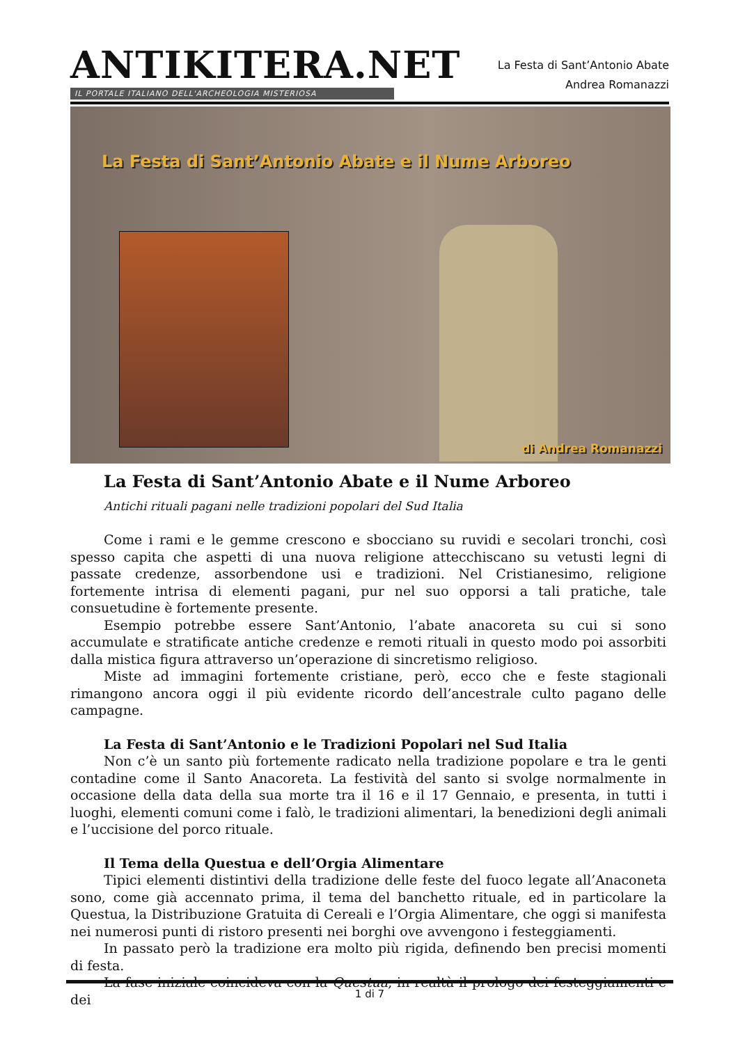ANTIKITERA.NET
IL PORTALE ITALIANO DELL'ARCHEOLOGIA MISTERIOSA
La Festa di Sant’Antonio Abate
Andrea Romanazzi
La Festa di Sant’Antonio Abate e il Nume Arboreo
di Andrea Romanazzi
La Festa di Sant’Antonio Abate e il Nume Arboreo
Antichi rituali pagani nelle tradizioni popolari del Sud Italia
Come i rami e le gemme crescono e sbocciano su ruvidi e secolari tronchi, così spesso capita che aspetti di una nuova religione attecchiscano su vetusti legni di passate credenze, assorbendone usi e tradizioni. Nel Cristianesimo, religione fortemente intrisa di elementi pagani, pur nel suo opporsi a tali pratiche, tale consuetudine è fortemente presente.
Esempio potrebbe essere Sant’Antonio, l’abate anacoreta su cui si sono accumulate e stratificate antiche credenze e remoti rituali in questo modo poi assorbiti dalla mistica figura attraverso un’operazione di sincretismo religioso.
Miste ad immagini fortemente cristiane, però, ecco che e feste stagionali rimangono ancora oggi il più evidente ricordo dell’ancestrale culto pagano delle campagne.
La Festa di Sant’Antonio e le Tradizioni Popolari nel Sud Italia
Non c’è un santo più fortemente radicato nella tradizione popolare e tra le genti contadine come il Santo Anacoreta. La festività del santo si svolge normalmente in occasione della data della sua morte tra il 16 e il 17 Gennaio, e presenta, in tutti i luoghi, elementi comuni come i falò, le tradizioni alimentari, la benedizioni degli animali e l’uccisione del porco rituale.
Il Tema della Questua e dell’Orgia Alimentare
Tipici elementi distintivi della tradizione delle feste del fuoco legate all’Anaconeta sono, come già accennato prima, il tema del banchetto rituale, ed in particolare la Questua, la Distribuzione Gratuita di Cereali e l’Orgia Alimentare, che oggi si manifesta nei numerosi punti di ristoro presenti nei borghi ove avvengono i festeggiamenti.
In passato però la tradizione era molto più rigida, definendo ben precisi momenti di festa.
La fase iniziale coincideva con la Questua, in realtà il prologo dei festeggiamenti e dei
1 di 7